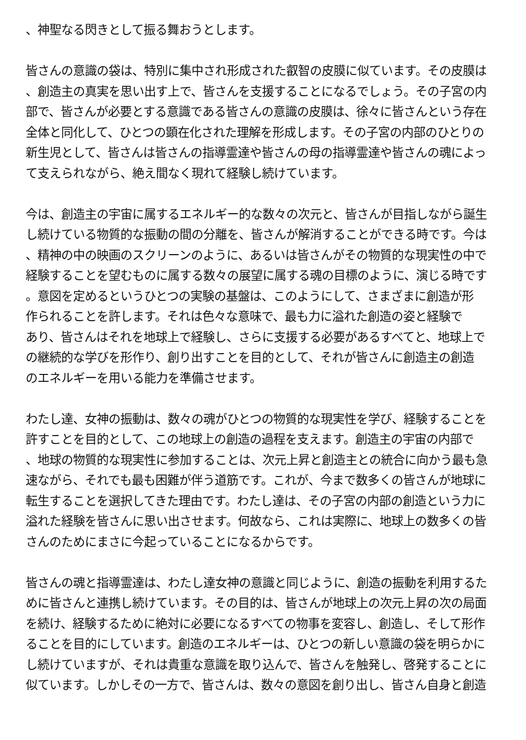、神聖なる閃きとして振る舞おうとします。
皆さんの意識の袋は、特別に集中され形成された叡智の皮膜に似ています。その皮膜は
、創造主の真実を思い出す上で、皆さんを支援することになるでしょう。その子宮の内
部で、皆さんが必要とする意識である皆さんの意識の皮膜は、徐々に皆さんという存在
全体と同化して、ひとつの顕在化された理解を形成します。その子宮の内部のひとりの
新生児として、皆さんは皆さんの指導霊達や皆さんの母の指導霊達や皆さんの魂によっ
て支えられながら、絶え間なく現れて経験し続けています。
今は、創造主の宇宙に属するエネルギー的な数々の次元と、皆さんが目指しながら誕生
し続けている物質的な振動の間の分離を、皆さんが解消することができる時です。今は
、精神の中の映画のスクリーンのように、あるいは皆さんがその物質的な現実性の中で
経験することを望むものに属する数々の展望に属する魂の目標のように、演じる時です
。意図を定めるというひとつの実験の基盤は、このようにして、さまざまに創造が形
作られることを許します。それは色々な意味で、最も力に溢れた創造の姿と経験で
あり、皆さんはそれを地球上で経験し、さらに支援する必要があるすべてと、地球上で
の継続的な学びを形作り、創り出すことを目的として、それが皆さんに創造主の創造
のエネルギーを用いる能力を準備させます。
わたし達、女神の振動は、数々の魂がひとつの物質的な現実性を学び、経験することを
許すことを目的として、この地球上の創造の過程を支えます。創造主の宇宙の内部で
、地球の物質的な現実性に参加することは、次元上昇と創造主との統合に向かう最も急
速ながら、それでも最も困難が伴う道筋です。これが、今まで数多くの皆さんが地球に
転生することを選択してきた理由です。わたし達は、その子宮の内部の創造という力に
溢れた経験を皆さんに思い出させます。何故なら、これは実際に、地球上の数多くの皆
さんのためにまさに今起っていることになるからです。
皆さんの魂と指導霊達は、わたし達女神の意識と同じように、創造の振動を利用するた
めに皆さんと連携し続けています。その目的は、皆さんが地球上の次元上昇の次の局面
を続け、経験するために絶対に必要になるすべての物事を変容し、創造し、そして形作
ることを目的にしています。創造のエネルギーは、ひとつの新しい意識の袋を明らかに
し続けていますが、それは貴重な意識を取り込んで、皆さんを触発し、啓発することに
似ています。しかしその一方で、皆さんは、数々の意図を創り出し、皆さん自身と創造